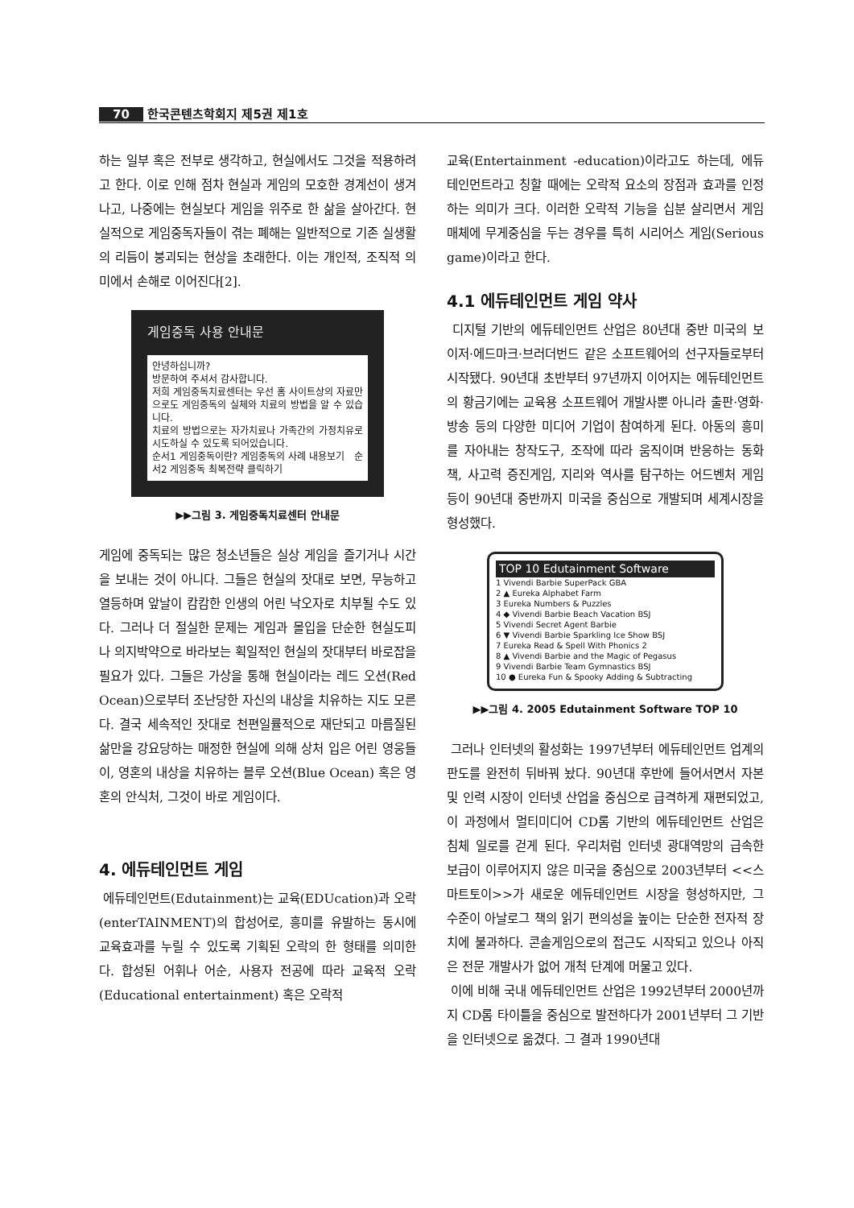70 한국콘텐츠학회지 제5권 제1호
하는 일부 혹은 전부로 생각하고, 현실에서도 그것을 적용하려고 한다. 이로 인해 점차 현실과 게임의 모호한 경계선이 생겨나고, 나중에는 현실보다 게임을 위주로 한 삶을 살아간다. 현실적으로 게임중독자들이 겪는 폐해는 일반적으로 기존 실생활의 리듬이 붕괴되는 현상을 초래한다. 이는 개인적, 조직적 의미에서 손해로 이어진다[2].
게임중독 사용 안내문
안녕하십니까?
방문하여 주셔서 감사합니다.
저희 게임중독치료센터는 우선 홈 사이트상의 자료만으로도 게임중독의 실체와 치료의 방법을 알 수 있습니다.
치료의 방법으로는 자가치료나 가족간의 가정치유로 시도하실 수 있도록 되어있습니다.
순서1 게임중독이란? 게임중독의 사례 내용보기 순서2 게임중독 최복전략 클릭하기
▶▶그림 3. 게임중독치료센터 안내문
게임에 중독되는 많은 청소년들은 실상 게임을 즐기거나 시간을 보내는 것이 아니다. 그들은 현실의 잣대로 보면, 무능하고 열등하며 앞날이 캄캄한 인생의 어린 낙오자로 치부될 수도 있다. 그러나 더 절실한 문제는 게임과 몰입을 단순한 현실도피나 의지박약으로 바라보는 획일적인 현실의 잣대부터 바로잡을 필요가 있다. 그들은 가상을 통해 현실이라는 레드 오션(Red Ocean)으로부터 조난당한 자신의 내상을 치유하는 지도 모른다. 결국 세속적인 잣대로 천편일률적으로 재단되고 마름질된 삶만을 강요당하는 매정한 현실에 의해 상처 입은 어린 영웅들이, 영혼의 내상을 치유하는 블루 오션(Blue Ocean) 혹은 영혼의 안식처, 그것이 바로 게임이다.
4. 에듀테인먼트 게임
에듀테인먼트(Edutainment)는 교육(EDUcation)과 오락(enterTAINMENT)의 합성어로, 흥미를 유발하는 동시에 교육효과를 누릴 수 있도록 기획된 오락의 한 형태를 의미한다. 합성된 어휘나 어순, 사용자 전공에 따라 교육적 오락(Educational entertainment) 혹은 오락적
교육(Entertainment -education)이라고도 하는데, 에듀테인먼트라고 칭할 때에는 오락적 요소의 장점과 효과를 인정하는 의미가 크다. 이러한 오락적 기능을 십분 살리면서 게임 매체에 무게중심을 두는 경우를 특히 시리어스 게임(Serious game)이라고 한다.
4.1 에듀테인먼트 게임 약사
디지털 기반의 에듀테인먼트 산업은 80년대 중반 미국의 보이저·에드마크·브러더번드 같은 소프트웨어의 선구자들로부터 시작됐다. 90년대 초반부터 97년까지 이어지는 에듀테인먼트의 황금기에는 교육용 소프트웨어 개발사뿐 아니라 출판·영화·방송 등의 다양한 미디어 기업이 참여하게 된다. 아동의 흥미를 자아내는 창작도구, 조작에 따라 움직이며 반응하는 동화책, 사고력 증진게임, 지리와 역사를 탐구하는 어드벤처 게임 등이 90년대 중반까지 미국을 중심으로 개발되며 세계시장을 형성했다.
TOP 10 Edutainment Software
1 Vivendi Barbie SuperPack GBA
2 ▲ Eureka Alphabet Farm
3 Eureka Numbers & Puzzles
4 ◆ Vivendi Barbie Beach Vacation BSJ
5 Vivendi Secret Agent Barbie
6 ▼ Vivendi Barbie Sparkling Ice Show BSJ
7 Eureka Read & Spell With Phonics 2
8 ▲ Vivendi Barbie and the Magic of Pegasus
9 Vivendi Barbie Team Gymnastics BSJ
10 ● Eureka Fun & Spooky Adding & Subtracting
▶▶그림 4. 2005 Edutainment Software TOP 10
그러나 인터넷의 활성화는 1997년부터 에듀테인먼트 업계의 판도를 완전히 뒤바꿔 놨다. 90년대 후반에 들어서면서 자본 및 인력 시장이 인터넷 산업을 중심으로 급격하게 재편되었고, 이 과정에서 멀티미디어 CD롬 기반의 에듀테인먼트 산업은 침체 일로를 걷게 된다. 우리처럼 인터넷 광대역망의 급속한 보급이 이루어지지 않은 미국을 중심으로 2003년부터 <<스마트토이>>가 새로운 에듀테인먼트 시장을 형성하지만, 그 수준이 아날로그 책의 읽기 편의성을 높이는 단순한 전자적 장치에 불과하다. 콘솔게임으로의 접근도 시작되고 있으나 아직은 전문 개발사가 없어 개척 단계에 머물고 있다.
이에 비해 국내 에듀테인먼트 산업은 1992년부터 2000년까지 CD롬 타이틀을 중심으로 발전하다가 2001년부터 그 기반을 인터넷으로 옮겼다. 그 결과 1990년대